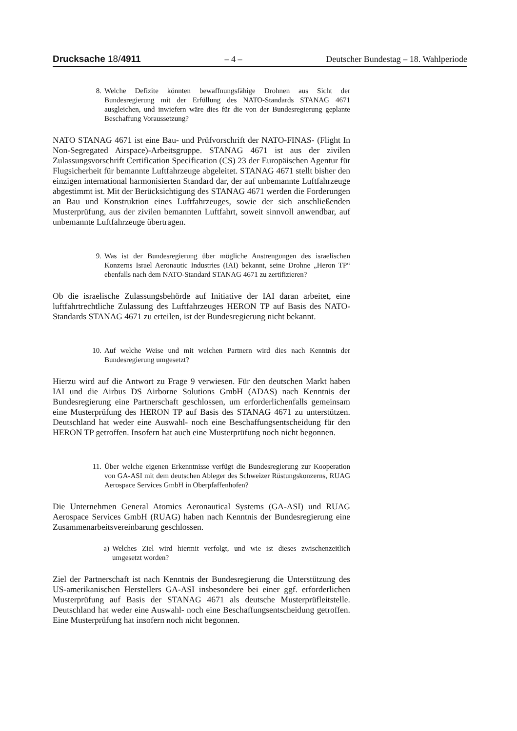Drucksache 18/4911 – 4 – Deutscher Bundestag – 18. Wahlperiode
8. Welche Defizite könnten bewaffnungsfähige Drohnen aus Sicht der Bundesregierung mit der Erfüllung des NATO-Standards STANAG 4671 ausgleichen, und inwiefern wäre dies für die von der Bundesregierung geplante Beschaffung Voraussetzung?
NATO STANAG 4671 ist eine Bau- und Prüfvorschrift der NATO-FINAS- (Flight In Non-Segregated Airspace)-Arbeitsgruppe. STANAG 4671 ist aus der zivilen Zulassungsvorschrift Certification Specification (CS) 23 der Europäischen Agentur für Flugsicherheit für bemannte Luftfahrzeuge abgeleitet. STANAG 4671 stellt bisher den einzigen international harmonisierten Standard dar, der auf unbemannte Luftfahrzeuge abgestimmt ist. Mit der Berücksichtigung des STANAG 4671 werden die Forderungen an Bau und Konstruktion eines Luftfahrzeuges, sowie der sich anschließenden Musterprüfung, aus der zivilen bemannten Luftfahrt, soweit sinnvoll anwendbar, auf unbemannte Luftfahrzeuge übertragen.
9. Was ist der Bundesregierung über mögliche Anstrengungen des israelischen Konzerns Israel Aeronautic Industries (IAI) bekannt, seine Drohne „Heron TP“ ebenfalls nach dem NATO-Standard STANAG 4671 zu zertifizieren?
Ob die israelische Zulassungsbehörde auf Initiative der IAI daran arbeitet, eine luftfahrtrechtliche Zulassung des Luftfahrzeuges HERON TP auf Basis des NATO-Standards STANAG 4671 zu erteilen, ist der Bundesregierung nicht bekannt.
10. Auf welche Weise und mit welchen Partnern wird dies nach Kenntnis der Bundesregierung umgesetzt?
Hierzu wird auf die Antwort zu Frage 9 verwiesen. Für den deutschen Markt haben IAI und die Airbus DS Airborne Solutions GmbH (ADAS) nach Kenntnis der Bundesregierung eine Partnerschaft geschlossen, um erforderlichenfalls gemeinsam eine Musterprüfung des HERON TP auf Basis des STANAG 4671 zu unterstützen. Deutschland hat weder eine Auswahl- noch eine Beschaffungsentscheidung für den HERON TP getroffen. Insofern hat auch eine Musterprüfung noch nicht begonnen.
11. Über welche eigenen Erkenntnisse verfügt die Bundesregierung zur Kooperation von GA-ASI mit dem deutschen Ableger des Schweizer Rüstungskonzerns, RUAG Aerospace Services GmbH in Oberpfaffenhofen?
Die Unternehmen General Atomics Aeronautical Systems (GA-ASI) und RUAG Aerospace Services GmbH (RUAG) haben nach Kenntnis der Bundesregierung eine Zusammenarbeitsvereinbarung geschlossen.
a) Welches Ziel wird hiermit verfolgt, und wie ist dieses zwischenzeitlich umgesetzt worden?
Ziel der Partnerschaft ist nach Kenntnis der Bundesregierung die Unterstützung des US-amerikanischen Herstellers GA-ASI insbesondere bei einer ggf. erforderlichen Musterprüfung auf Basis der STANAG 4671 als deutsche Musterprüfleitstelle. Deutschland hat weder eine Auswahl- noch eine Beschaffungsentscheidung getroffen. Eine Musterprüfung hat insofern noch nicht begonnen.